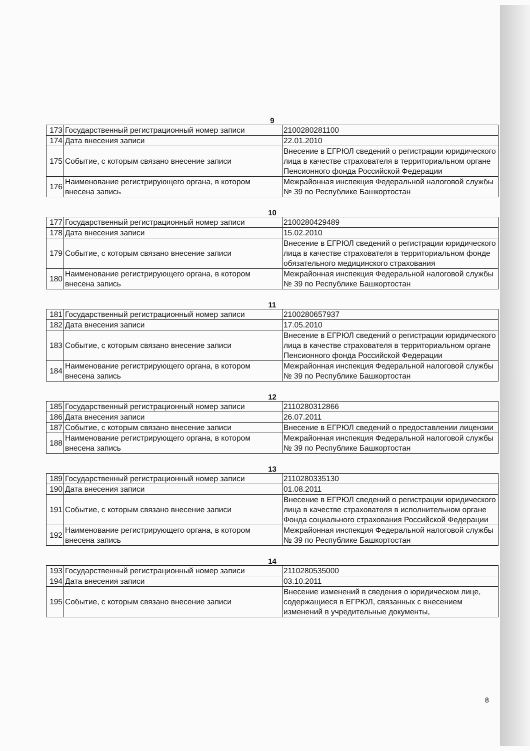9
| 173 | Государственный регистрационный номер записи | 2100280281100 |
| 174 | Дата внесения записи | 22.01.2010 |
| 175 | Событие, с которым связано внесение записи | Внесение в ЕГРЮЛ сведений о регистрации юридического лица в качестве страхователя в территориальном органе Пенсионного фонда Российской Федерации |
| 176 | Наименование регистрирующего органа, в котором внесена запись | Межрайонная инспекция Федеральной налоговой службы № 39 по Республике Башкортостан |
10
| 177 | Государственный регистрационный номер записи | 2100280429489 |
| 178 | Дата внесения записи | 15.02.2010 |
| 179 | Событие, с которым связано внесение записи | Внесение в ЕГРЮЛ сведений о регистрации юридического лица в качестве страхователя в территориальном фонде обязательного медицинского страхования |
| 180 | Наименование регистрирующего органа, в котором внесена запись | Межрайонная инспекция Федеральной налоговой службы № 39 по Республике Башкортостан |
11
| 181 | Государственный регистрационный номер записи | 2100280657937 |
| 182 | Дата внесения записи | 17.05.2010 |
| 183 | Событие, с которым связано внесение записи | Внесение в ЕГРЮЛ сведений о регистрации юридического лица в качестве страхователя в территориальном органе Пенсионного фонда Российской Федерации |
| 184 | Наименование регистрирующего органа, в котором внесена запись | Межрайонная инспекция Федеральной налоговой службы № 39 по Республике Башкортостан |
12
| 185 | Государственный регистрационный номер записи | 2110280312866 |
| 186 | Дата внесения записи | 26.07.2011 |
| 187 | Событие, с которым связано внесение записи | Внесение в ЕГРЮЛ сведений о предоставлении лицензии |
| 188 | Наименование регистрирующего органа, в котором внесена запись | Межрайонная инспекция Федеральной налоговой службы № 39 по Республике Башкортостан |
13
| 189 | Государственный регистрационный номер записи | 2110280335130 |
| 190 | Дата внесения записи | 01.08.2011 |
| 191 | Событие, с которым связано внесение записи | Внесение в ЕГРЮЛ сведений о регистрации юридического лица в качестве страхователя в исполнительном органе Фонда социального страхования Российской Федерации |
| 192 | Наименование регистрирующего органа, в котором внесена запись | Межрайонная инспекция Федеральной налоговой службы № 39 по Республике Башкортостан |
14
| 193 | Государственный регистрационный номер записи | 2110280535000 |
| 194 | Дата внесения записи | 03.10.2011 |
| 195 | Событие, с которым связано внесение записи | Внесение изменений в сведения о юридическом лице, содержащиеся в ЕГРЮЛ, связанных с внесением изменений в учредительные документы, |
8